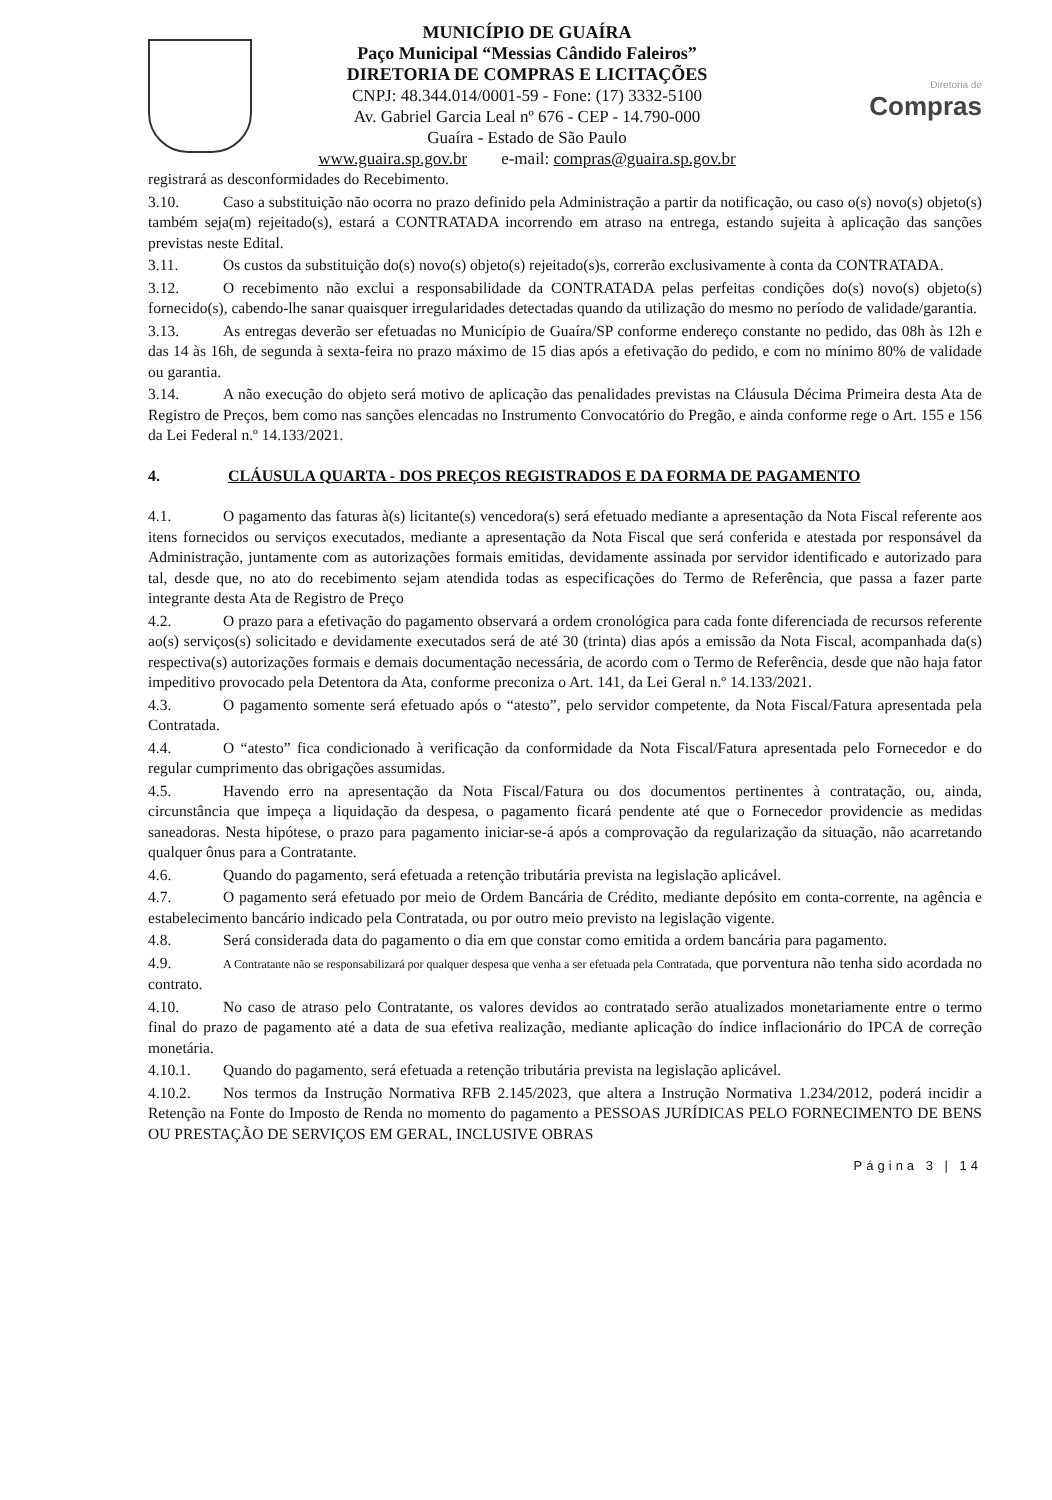MUNICÍPIO DE GUAÍRA
Paço Municipal “Messias Cândido Faleiros”
DIRETORIA DE COMPRAS E LICITAÇÕES
CNPJ: 48.344.014/0001-59 - Fone: (17) 3332-5100
Av. Gabriel Garcia Leal nº 676 - CEP - 14.790-000
Guaíra - Estado de São Paulo
www.guaira.sp.gov.br e-mail: compras@guaira.sp.gov.br
Diretoria de
Compras
registrará as desconformidades do Recebimento.
3.10. Caso a substituição não ocorra no prazo definido pela Administração a partir da notificação, ou caso o(s) novo(s) objeto(s) também seja(m) rejeitado(s), estará a CONTRATADA incorrendo em atraso na entrega, estando sujeita à aplicação das sanções previstas neste Edital.
3.11. Os custos da substituição do(s) novo(s) objeto(s) rejeitado(s)s, correrão exclusivamente à conta da CONTRATADA.
3.12. O recebimento não exclui a responsabilidade da CONTRATADA pelas perfeitas condições do(s) novo(s) objeto(s) fornecido(s), cabendo-lhe sanar quaisquer irregularidades detectadas quando da utilização do mesmo no período de validade/garantia.
3.13. As entregas deverão ser efetuadas no Município de Guaíra/SP conforme endereço constante no pedido, das 08h às 12h e das 14 às 16h, de segunda à sexta-feira no prazo máximo de 15 dias após a efetivação do pedido, e com no mínimo 80% de validade ou garantia.
3.14. A não execução do objeto será motivo de aplicação das penalidades previstas na Cláusula Décima Primeira desta Ata de Registro de Preços, bem como nas sanções elencadas no Instrumento Convocatório do Pregão, e ainda conforme rege o Art. 155 e 156 da Lei Federal n.º 14.133/2021.
4. CLÁUSULA QUARTA - DOS PREÇOS REGISTRADOS E DA FORMA DE PAGAMENTO
4.1. O pagamento das faturas à(s) licitante(s) vencedora(s) será efetuado mediante a apresentação da Nota Fiscal referente aos itens fornecidos ou serviços executados, mediante a apresentação da Nota Fiscal que será conferida e atestada por responsável da Administração, juntamente com as autorizações formais emitidas, devidamente assinada por servidor identificado e autorizado para tal, desde que, no ato do recebimento sejam atendida todas as especificações do Termo de Referência, que passa a fazer parte integrante desta Ata de Registro de Preço
4.2. O prazo para a efetivação do pagamento observará a ordem cronológica para cada fonte diferenciada de recursos referente ao(s) serviços(s) solicitado e devidamente executados será de até 30 (trinta) dias após a emissão da Nota Fiscal, acompanhada da(s) respectiva(s) autorizações formais e demais documentação necessária, de acordo com o Termo de Referência, desde que não haja fator impeditivo provocado pela Detentora da Ata, conforme preconiza o Art. 141, da Lei Geral n.º 14.133/2021.
4.3. O pagamento somente será efetuado após o “atesto”, pelo servidor competente, da Nota Fiscal/Fatura apresentada pela Contratada.
4.4. O “atesto” fica condicionado à verificação da conformidade da Nota Fiscal/Fatura apresentada pelo Fornecedor e do regular cumprimento das obrigações assumidas.
4.5. Havendo erro na apresentação da Nota Fiscal/Fatura ou dos documentos pertinentes à contratação, ou, ainda, circunstância que impeça a liquidação da despesa, o pagamento ficará pendente até que o Fornecedor providencie as medidas saneadoras. Nesta hipótese, o prazo para pagamento iniciar-se-á após a comprovação da regularização da situação, não acarretando qualquer ônus para a Contratante.
4.6. Quando do pagamento, será efetuada a retenção tributária prevista na legislação aplicável.
4.7. O pagamento será efetuado por meio de Ordem Bancária de Crédito, mediante depósito em conta-corrente, na agência e estabelecimento bancário indicado pela Contratada, ou por outro meio previsto na legislação vigente.
4.8. Será considerada data do pagamento o dia em que constar como emitida a ordem bancária para pagamento.
4.9. A Contratante não se responsabilizará por qualquer despesa que venha a ser efetuada pela Contratada, que porventura não tenha sido acordada no contrato.
4.10. No caso de atraso pelo Contratante, os valores devidos ao contratado serão atualizados monetariamente entre o termo final do prazo de pagamento até a data de sua efetiva realização, mediante aplicação do índice inflacionário do IPCA de correção monetária.
4.10.1. Quando do pagamento, será efetuada a retenção tributária prevista na legislação aplicável.
4.10.2. Nos termos da Instrução Normativa RFB 2.145/2023, que altera a Instrução Normativa 1.234/2012, poderá incidir a Retenção na Fonte do Imposto de Renda no momento do pagamento a PESSOAS JURÍDICAS PELO FORNECIMENTO DE BENS OU PRESTAÇÃO DE SERVIÇOS EM GERAL, INCLUSIVE OBRAS
Página 3 | 14